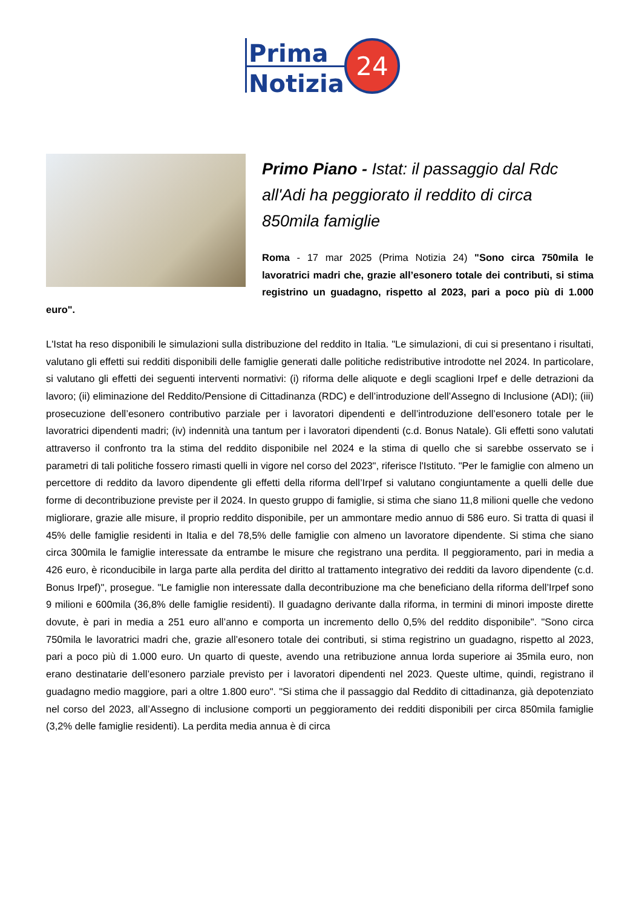Prima
Notizia
24
Primo Piano - Istat: il passaggio dal Rdc all'Adi ha peggiorato il reddito di circa 850mila famiglie
Roma - 17 mar 2025 (Prima Notizia 24) "Sono circa 750mila le lavoratrici madri che, grazie all’esonero totale dei contributi, si stima registrino un guadagno, rispetto al 2023, pari a poco più di 1.000 euro".
L'Istat ha reso disponibili le simulazioni sulla distribuzione del reddito in Italia. "Le simulazioni, di cui si presentano i risultati, valutano gli effetti sui redditi disponibili delle famiglie generati dalle politiche redistributive introdotte nel 2024. In particolare, si valutano gli effetti dei seguenti interventi normativi: (i) riforma delle aliquote e degli scaglioni Irpef e delle detrazioni da lavoro; (ii) eliminazione del Reddito/Pensione di Cittadinanza (RDC) e dell’introduzione dell’Assegno di Inclusione (ADI); (iii) prosecuzione dell’esonero contributivo parziale per i lavoratori dipendenti e dell’introduzione dell’esonero totale per le lavoratrici dipendenti madri; (iv) indennità una tantum per i lavoratori dipendenti (c.d. Bonus Natale). Gli effetti sono valutati attraverso il confronto tra la stima del reddito disponibile nel 2024 e la stima di quello che si sarebbe osservato se i parametri di tali politiche fossero rimasti quelli in vigore nel corso del 2023", riferisce l'Istituto. "Per le famiglie con almeno un percettore di reddito da lavoro dipendente gli effetti della riforma dell’Irpef si valutano congiuntamente a quelli delle due forme di decontribuzione previste per il 2024. In questo gruppo di famiglie, si stima che siano 11,8 milioni quelle che vedono migliorare, grazie alle misure, il proprio reddito disponibile, per un ammontare medio annuo di 586 euro. Si tratta di quasi il 45% delle famiglie residenti in Italia e del 78,5% delle famiglie con almeno un lavoratore dipendente. Si stima che siano circa 300mila le famiglie interessate da entrambe le misure che registrano una perdita. Il peggioramento, pari in media a 426 euro, è riconducibile in larga parte alla perdita del diritto al trattamento integrativo dei redditi da lavoro dipendente (c.d. Bonus Irpef)", prosegue. "Le famiglie non interessate dalla decontribuzione ma che beneficiano della riforma dell’Irpef sono 9 milioni e 600mila (36,8% delle famiglie residenti). Il guadagno derivante dalla riforma, in termini di minori imposte dirette dovute, è pari in media a 251 euro all’anno e comporta un incremento dello 0,5% del reddito disponibile". "Sono circa 750mila le lavoratrici madri che, grazie all’esonero totale dei contributi, si stima registrino un guadagno, rispetto al 2023, pari a poco più di 1.000 euro. Un quarto di queste, avendo una retribuzione annua lorda superiore ai 35mila euro, non erano destinatarie dell’esonero parziale previsto per i lavoratori dipendenti nel 2023. Queste ultime, quindi, registrano il guadagno medio maggiore, pari a oltre 1.800 euro". "Si stima che il passaggio dal Reddito di cittadinanza, già depotenziato nel corso del 2023, all’Assegno di inclusione comporti un peggioramento dei redditi disponibili per circa 850mila famiglie (3,2% delle famiglie residenti). La perdita media annua è di circa